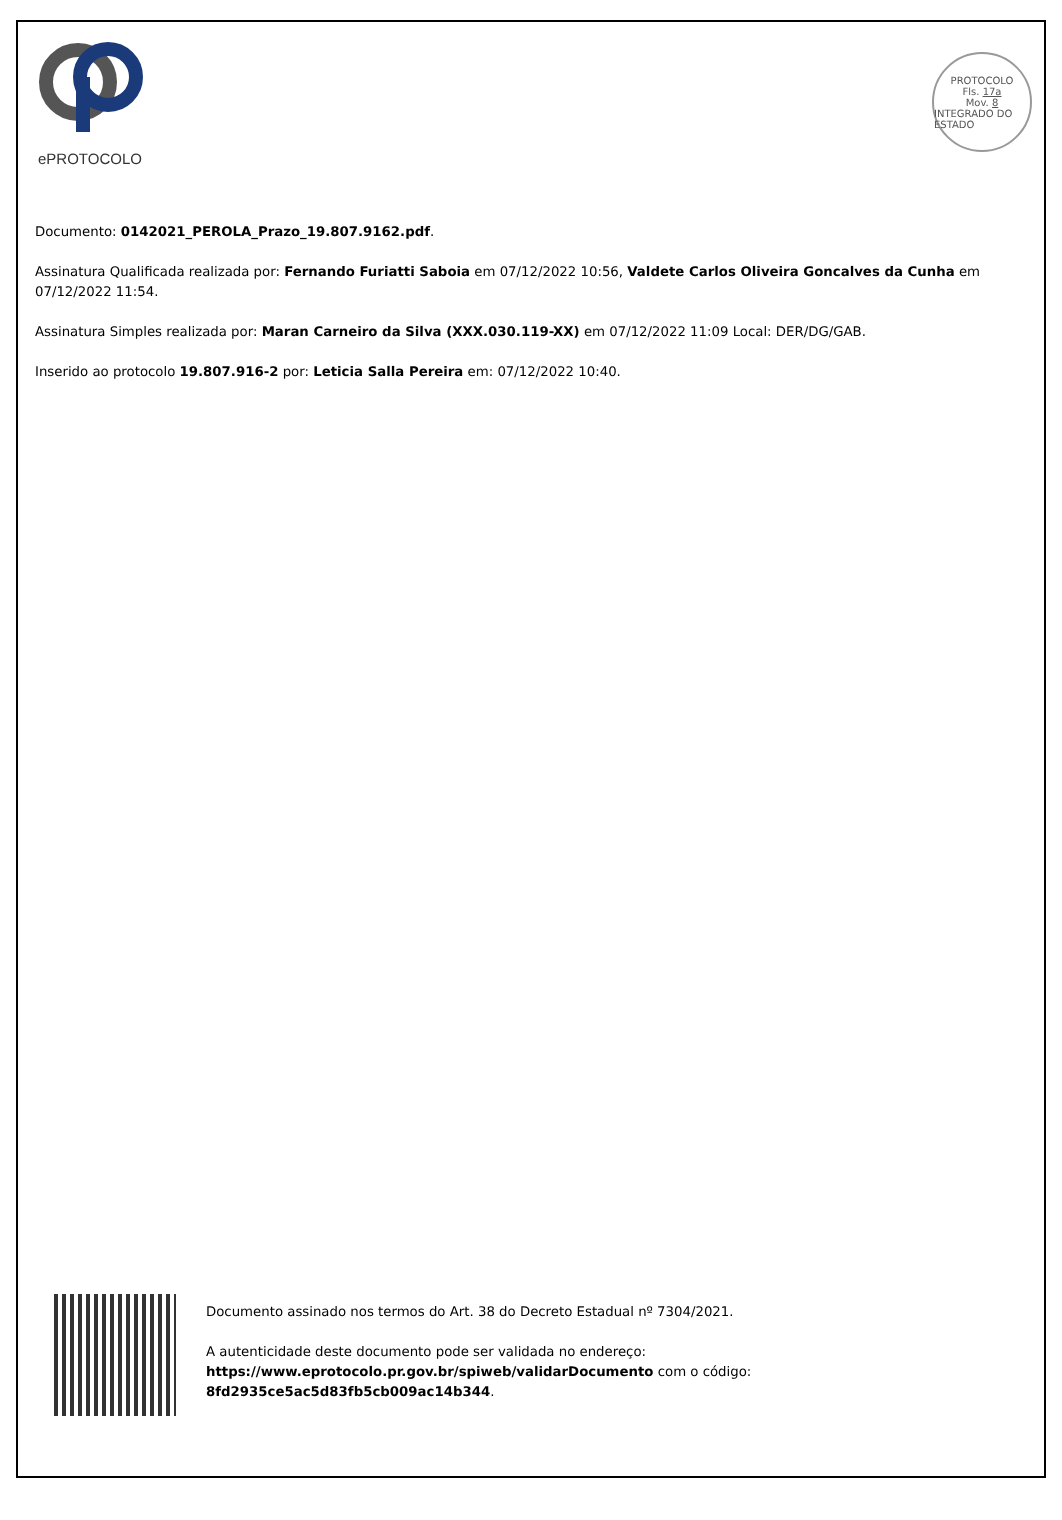ePROTOCOLO
PROTOCOLO
Fls. 17a
Mov. 8
INTEGRADO DO ESTADO
Documento: 0142021_PEROLA_Prazo_19.807.9162.pdf.
Assinatura Qualificada realizada por: Fernando Furiatti Saboia em 07/12/2022 10:56, Valdete Carlos Oliveira Goncalves da Cunha em 07/12/2022 11:54.
Assinatura Simples realizada por: Maran Carneiro da Silva (XXX.030.119-XX) em 07/12/2022 11:09 Local: DER/DG/GAB.
Inserido ao protocolo 19.807.916-2 por: Leticia Salla Pereira em: 07/12/2022 10:40.
Documento assinado nos termos do Art. 38 do Decreto Estadual nº 7304/2021.
A autenticidade deste documento pode ser validada no endereço:
https://www.eprotocolo.pr.gov.br/spiweb/validarDocumento com o código:
8fd2935ce5ac5d83fb5cb009ac14b344.